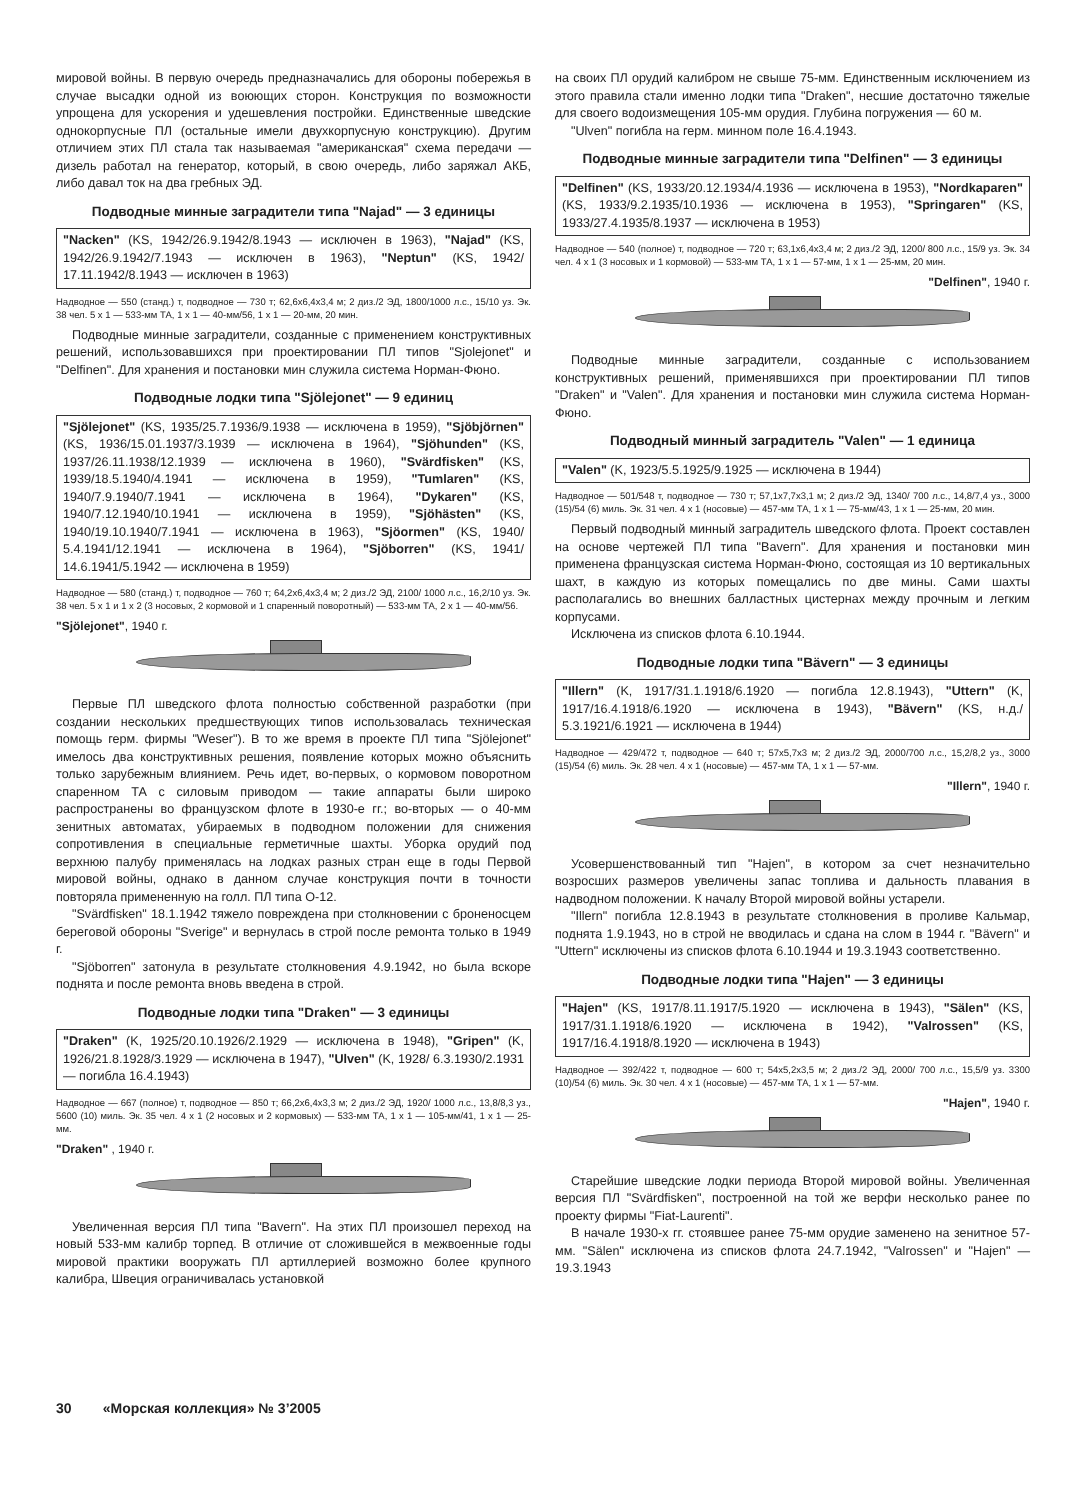мировой войны. В первую очередь предназначались для обороны побережья в случае высадки одной из воюющих сторон. Конструкция по возможности упрощена для ускорения и удешевления постройки. Единственные шведские однокорпусные ПЛ (остальные имели двухкорпусную конструкцию). Другим отличием этих ПЛ стала так называемая "американская" схема передачи — дизель работал на генератор, который, в свою очередь, либо заряжал АКБ, либо давал ток на два гребных ЭД.
Подводные минные заградители типа "Najad" — 3 единицы
"Nacken" (KS, 1942/26.9.1942/8.1943 — исключен в 1963), "Najad" (KS, 1942/26.9.1942/7.1943 — исключен в 1963), "Neptun" (KS, 1942/ 17.11.1942/8.1943 — исключен в 1963)
Надводное — 550 (станд.) т, подводное — 730 т; 62,6x6,4x3,4 м; 2 диз./2 ЭД, 1800/1000 л.с., 15/10 уз. Эк. 38 чел. 5 x 1 — 533-мм ТА, 1 x 1 — 40-мм/56, 1 x 1 — 20-мм, 20 мин.
Подводные минные заградители, созданные с применением конструктивных решений, использовавшихся при проектировании ПЛ типов "Sjolejonet" и "Delfinen". Для хранения и постановки мин служила система Норман-Фюно.
Подводные лодки типа "Sjölejonet" — 9 единиц
"Sjölejonet" (KS, 1935/25.7.1936/9.1938 — исключена в 1959), "Sjöbjörnen" (KS, 1936/15.01.1937/3.1939 — исключена в 1964), "Sjöhunden" (KS, 1937/26.11.1938/12.1939 — исключена в 1960), "Svärdfisken" (KS, 1939/18.5.1940/4.1941 — исключена в 1959), "Tumlaren" (KS, 1940/7.9.1940/7.1941 — исключена в 1964), "Dykaren" (KS, 1940/7.12.1940/10.1941 — исключена в 1959), "Sjöhästen" (KS, 1940/19.10.1940/7.1941 — исключена в 1963), "Sjöormen" (KS, 1940/ 5.4.1941/12.1941 — исключена в 1964), "Sjöborren" (KS, 1941/ 14.6.1941/5.1942 — исключена в 1959)
Надводное — 580 (станд.) т, подводное — 760 т; 64,2x6,4x3,4 м; 2 диз./2 ЭД, 2100/ 1000 л.с., 16,2/10 уз. Эк. 38 чел. 5 x 1 и 1 x 2 (3 носовых, 2 кормовой и 1 спаренный поворотный) — 533-мм ТА, 2 x 1 — 40-мм/56.
"Sjölejonet", 1940 г.
Первые ПЛ шведского флота полностью собственной разработки (при создании нескольких предшествующих типов использовалась техническая помощь герм. фирмы "Weser"). В то же время в проекте ПЛ типа "Sjölejonet" имелось два конструктивных решения, появление которых можно объяснить только зарубежным влиянием. Речь идет, во-первых, о кормовом поворотном спаренном ТА с силовым приводом — такие аппараты были широко распространены во французском флоте в 1930-е гг.; во-вторых — о 40-мм зенитных автоматах, убираемых в подводном положении для снижения сопротивления в специальные герметичные шахты. Уборка орудий под верхнюю палубу применялась на лодках разных стран еще в годы Первой мировой войны, однако в данном случае конструкция почти в точности повторяла примененную на голл. ПЛ типа О-12.
"Svärdfisken" 18.1.1942 тяжело повреждена при столкновении с броненосцем береговой обороны "Sverige" и вернулась в строй после ремонта только в 1949 г.
"Sjöborren" затонула в результате столкновения 4.9.1942, но была вскоре поднята и после ремонта вновь введена в строй.
Подводные лодки типа "Draken" — 3 единицы
"Draken" (K, 1925/20.10.1926/2.1929 — исключена в 1948), "Gripen" (K, 1926/21.8.1928/3.1929 — исключена в 1947), "Ulven" (K, 1928/ 6.3.1930/2.1931 — погибла 16.4.1943)
Надводное — 667 (полное) т, подводное — 850 т; 66,2x6,4x3,3 м; 2 диз./2 ЭД, 1920/ 1000 л.с., 13,8/8,3 уз., 5600 (10) миль. Эк. 35 чел. 4 x 1 (2 носовых и 2 кормовых) — 533-мм ТА, 1 x 1 — 105-мм/41, 1 x 1 — 25-мм.
"Draken" , 1940 г.
Увеличенная версия ПЛ типа "Bavern". На этих ПЛ произошел переход на новый 533-мм калибр торпед. В отличие от сложившейся в межвоенные годы мировой практики вооружать ПЛ артиллерией возможно более крупного калибра, Швеция ограничивалась установкой
на своих ПЛ орудий калибром не свыше 75-мм. Единственным исключением из этого правила стали именно лодки типа "Draken", несшие достаточно тяжелые для своего водоизмещения 105-мм орудия. Глубина погружения — 60 м.
"Ulven" погибла на герм. минном поле 16.4.1943.
Подводные минные заградители типа "Delfinen" — 3 единицы
"Delfinen" (KS, 1933/20.12.1934/4.1936 — исключена в 1953), "Nordkaparen" (KS, 1933/9.2.1935/10.1936 — исключена в 1953), "Springaren" (KS, 1933/27.4.1935/8.1937 — исключена в 1953)
Надводное — 540 (полное) т, подводное — 720 т; 63,1x6,4x3,4 м; 2 диз./2 ЭД, 1200/ 800 л.с., 15/9 уз. Эк. 34 чел. 4 x 1 (3 носовых и 1 кормовой) — 533-мм ТА, 1 x 1 — 57-мм, 1 x 1 — 25-мм, 20 мин.
"Delfinen", 1940 г.
Подводные минные заградители, созданные с использованием конструктивных решений, применявшихся при проектировании ПЛ типов "Draken" и "Valen". Для хранения и постановки мин служила система Норман-Фюно.
Подводный минный заградитель "Valen" — 1 единица
"Valen" (K, 1923/5.5.1925/9.1925 — исключена в 1944)
Надводное — 501/548 т, подводное — 730 т; 57,1x7,7x3,1 м; 2 диз./2 ЭД, 1340/ 700 л.с., 14,8/7,4 уз., 3000 (15)/54 (6) миль. Эк. 31 чел. 4 x 1 (носовые) — 457-мм ТА, 1 x 1 — 75-мм/43, 1 x 1 — 25-мм, 20 мин.
Первый подводный минный заградитель шведского флота. Проект составлен на основе чертежей ПЛ типа "Bavern". Для хранения и постановки мин применена французская система Норман-Фюно, состоящая из 10 вертикальных шахт, в каждую из которых помещались по две мины. Сами шахты располагались во внешних балластных цистернах между прочным и легким корпусами.
Исключена из списков флота 6.10.1944.
Подводные лодки типа "Bävern" — 3 единицы
"Illern" (K, 1917/31.1.1918/6.1920 — погибла 12.8.1943), "Uttern" (K, 1917/16.4.1918/6.1920 — исключена в 1943), "Bävern" (KS, н.д./ 5.3.1921/6.1921 — исключена в 1944)
Надводное — 429/472 т, подводное — 640 т; 57x5,7x3 м; 2 диз./2 ЭД, 2000/700 л.с., 15,2/8,2 уз., 3000 (15)/54 (6) миль. Эк. 28 чел. 4 x 1 (носовые) — 457-мм ТА, 1 x 1 — 57-мм.
"Illern", 1940 г.
Усовершенствованный тип "Hajen", в котором за счет незначительно возросших размеров увеличены запас топлива и дальность плавания в надводном положении. К началу Второй мировой войны устарели.
"Illern" погибла 12.8.1943 в результате столкновения в проливе Кальмар, поднята 1.9.1943, но в строй не вводилась и сдана на слом в 1944 г. "Bävern" и "Uttern" исключены из списков флота 6.10.1944 и 19.3.1943 соответственно.
Подводные лодки типа "Hajen" — 3 единицы
"Hajen" (KS, 1917/8.11.1917/5.1920 — исключена в 1943), "Sälen" (KS, 1917/31.1.1918/6.1920 — исключена в 1942), "Valrossen" (KS, 1917/16.4.1918/8.1920 — исключена в 1943)
Надводное — 392/422 т, подводное — 600 т; 54x5,2x3,5 м; 2 диз./2 ЭД, 2000/ 700 л.с., 15,5/9 уз. 3300 (10)/54 (6) миль. Эк. 30 чел. 4 x 1 (носовые) — 457-мм ТА, 1 x 1 — 57-мм.
"Hajen", 1940 г.
Старейшие шведские лодки периода Второй мировой войны. Увеличенная версия ПЛ "Svärdfisken", построенной на той же верфи несколько ранее по проекту фирмы "Fiat-Laurenti".
В начале 1930-х гг. стоявшее ранее 75-мм орудие заменено на зенитное 57-мм. "Sälen" исключена из списков флота 24.7.1942, "Valrossen" и "Hajen" — 19.3.1943
30 «Морская коллекция» № 3’2005